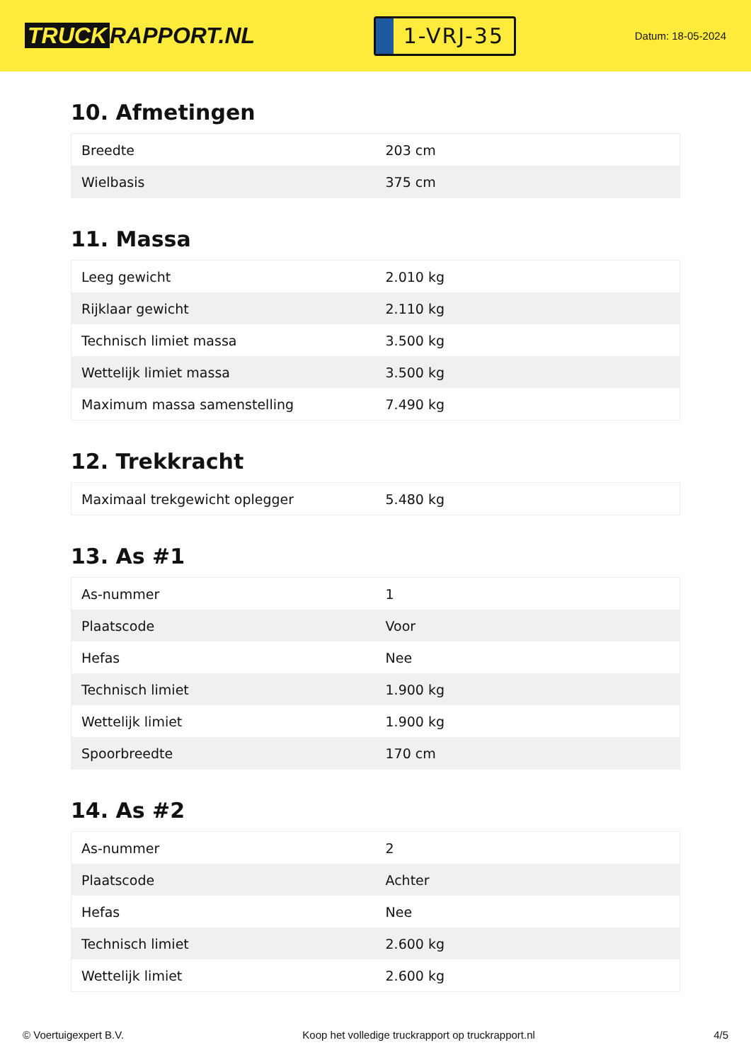TRUCK RAPPORT.NL
1-VRJ-35
Datum: 18-05-2024
10. Afmetingen
| Breedte | 203 cm |
| Wielbasis | 375 cm |
11. Massa
| Leeg gewicht | 2.010 kg |
| Rijklaar gewicht | 2.110 kg |
| Technisch limiet massa | 3.500 kg |
| Wettelijk limiet massa | 3.500 kg |
| Maximum massa samenstelling | 7.490 kg |
12. Trekkracht
| Maximaal trekgewicht oplegger | 5.480 kg |
13. As #1
| As-nummer | 1 |
| Plaatscode | Voor |
| Hefas | Nee |
| Technisch limiet | 1.900 kg |
| Wettelijk limiet | 1.900 kg |
| Spoorbreedte | 170 cm |
14. As #2
| As-nummer | 2 |
| Plaatscode | Achter |
| Hefas | Nee |
| Technisch limiet | 2.600 kg |
| Wettelijk limiet | 2.600 kg |
© Voertuigexpert B.V. Koop het volledige truckrapport op truckrapport.nl 4/5